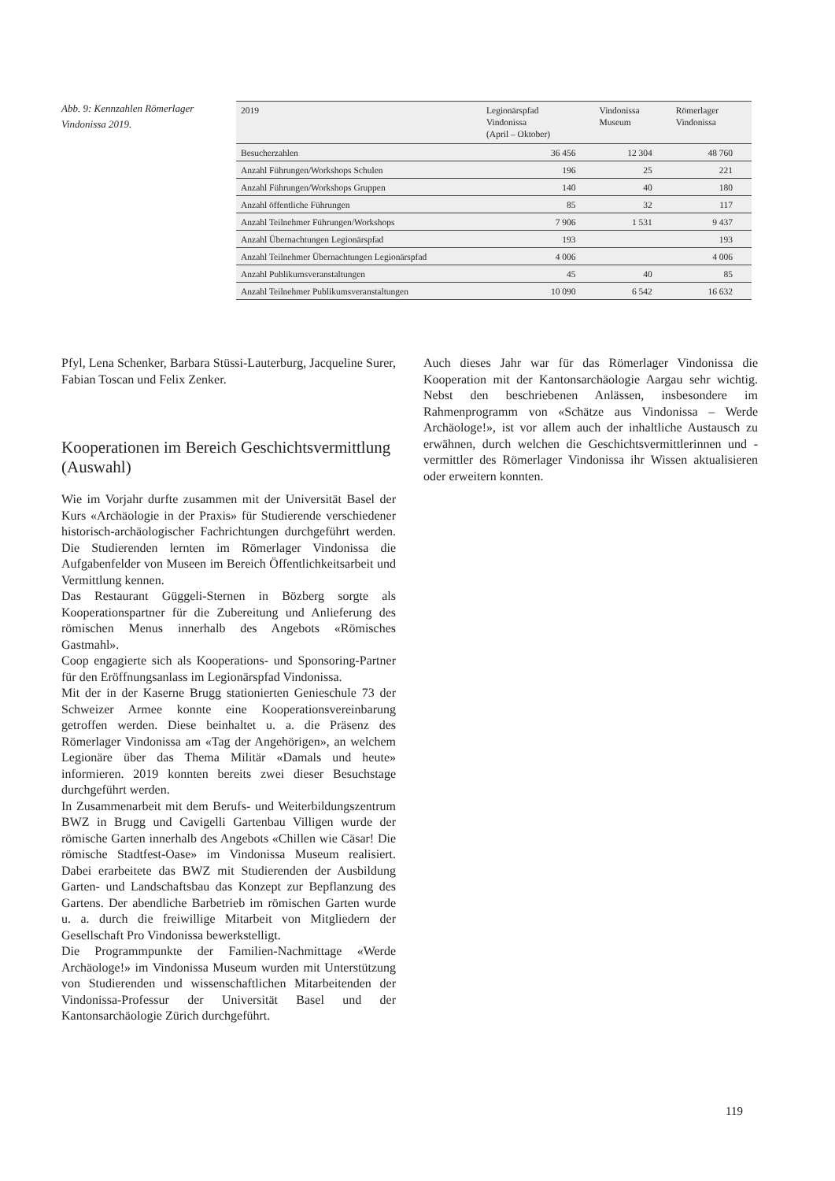Abb. 9: Kennzahlen Römerlager Vindonissa 2019.
| 2019 | Legionärspfad Vindonissa (April – Oktober) | Vindonissa Museum | Römerlager Vindonissa |
| --- | --- | --- | --- |
| Besucherzahlen | 36 456 | 12 304 | 48 760 |
| Anzahl Führungen/Workshops Schulen | 196 | 25 | 221 |
| Anzahl Führungen/Workshops Gruppen | 140 | 40 | 180 |
| Anzahl öffentliche Führungen | 85 | 32 | 117 |
| Anzahl Teilnehmer Führungen/Workshops | 7 906 | 1 531 | 9 437 |
| Anzahl Übernachtungen Legionärspfad | 193 | | 193 |
| Anzahl Teilnehmer Übernachtungen Legionärspfad | 4 006 | | 4 006 |
| Anzahl Publikumsveranstaltungen | 45 | 40 | 85 |
| Anzahl Teilnehmer Publikumsveranstaltungen | 10 090 | 6 542 | 16 632 |
Pfyl, Lena Schenker, Barbara Stüssi-Lauterburg, Jacqueline Surer, Fabian Toscan und Felix Zenker.
Kooperationen im Bereich Geschichtsvermittlung (Auswahl)
Wie im Vorjahr durfte zusammen mit der Universität Basel der Kurs «Archäologie in der Praxis» für Studierende verschiedener historisch-archäologischer Fachrichtungen durchgeführt werden. Die Studierenden lernten im Römerlager Vindonissa die Aufgabenfelder von Museen im Bereich Öffentlichkeitsarbeit und Vermittlung kennen.
Das Restaurant Güggeli-Sternen in Bözberg sorgte als Kooperationspartner für die Zubereitung und Anlieferung des römischen Menus innerhalb des Angebots «Römisches Gastmahl».
Coop engagierte sich als Kooperations- und Sponsoring-Partner für den Eröffnungsanlass im Legionärspfad Vindonissa.
Mit der in der Kaserne Brugg stationierten Genieschule 73 der Schweizer Armee konnte eine Kooperationsvereinbarung getroffen werden. Diese beinhaltet u. a. die Präsenz des Römerlager Vindonissa am «Tag der Angehörigen», an welchem Legionäre über das Thema Militär «Damals und heute» informieren. 2019 konnten bereits zwei dieser Besuchstage durchgeführt werden.
In Zusammenarbeit mit dem Berufs- und Weiterbildungszentrum BWZ in Brugg und Cavigelli Gartenbau Villigen wurde der römische Garten innerhalb des Angebots «Chillen wie Cäsar! Die römische Stadtfest-Oase» im Vindonissa Museum realisiert. Dabei erarbeitete das BWZ mit Studierenden der Ausbildung Garten- und Landschaftsbau das Konzept zur Bepflanzung des Gartens. Der abendliche Barbetrieb im römischen Garten wurde u. a. durch die freiwillige Mitarbeit von Mitgliedern der Gesellschaft Pro Vindonissa bewerkstelligt.
Die Programmpunkte der Familien-Nachmittage «Werde Archäologe!» im Vindonissa Museum wurden mit Unterstützung von Studierenden und wissenschaftlichen Mitarbeitenden der Vindonissa-Professur der Universität Basel und der Kantonsarchäologie Zürich durchgeführt.
Auch dieses Jahr war für das Römerlager Vindonissa die Kooperation mit der Kantonsarchäologie Aargau sehr wichtig. Nebst den beschriebenen Anlässen, insbesondere im Rahmenprogramm von «Schätze aus Vindonissa – Werde Archäologe!», ist vor allem auch der inhaltliche Austausch zu erwähnen, durch welchen die Geschichtsvermittlerinnen und -vermittler des Römerlager Vindonissa ihr Wissen aktualisieren oder erweitern konnten.
119